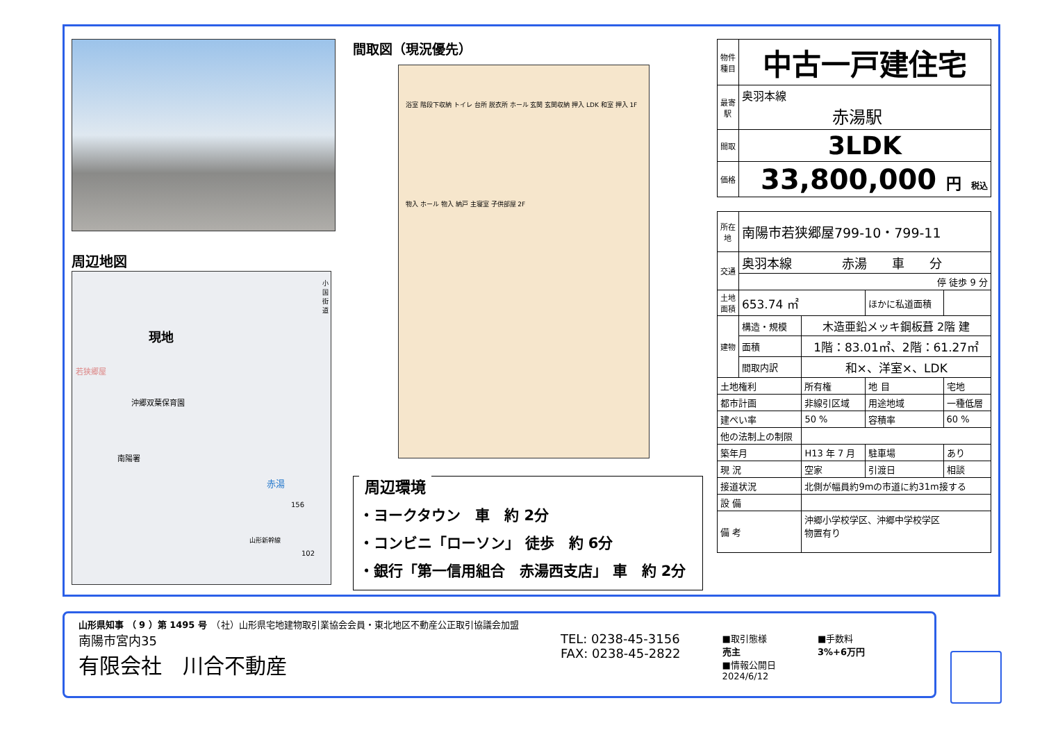周辺地図
現地
若狭郷屋
沖郷双葉保育園
南陽署
赤湯
156
102
小国街道
山形新幹線
間取図（現況優先）
浴室 階段下収納 トイレ 台所 脱衣所 ホール 玄関 玄関収納 押入 LDK 和室 押入 1F
物入 ホール 物入 納戸 主寝室 子供部屋 2F
周辺環境
・ヨークタウン　車　約 2分
・コンビニ「ローソン」 徒歩　約 6分
・銀行「第一信用組合　赤湯西支店」 車　約 2分
| 物件種目 | 中古一戸建住宅 |
| 最寄駅 | 奥羽本線 赤湯駅 |
| 間取 | 3LDK |
| 価格 | 33,800,000 円 税込 |
| 所在地 | 南陽市若狭郷屋799-10・799-11 | | | |
| 交通 | 奥羽本線 赤湯 車 分 | | | |
| | 停 徒歩 9 分 | | | |
| 土地面積 | 653.74 ㎡ | | ほかに私道面積 | |
| 建物 | 構造・規模 | 木造亜鉛メッキ鋼板葺 2階 建 | | |
| | 面積 | 1階：83.01㎡、2階：61.27㎡ | | |
| | 間取内訳 | 和×、洋室×、LDK | | |
| 土地権利 | | 所有権 | 地 目 | 宅地 |
| 都市計画 | | 非線引区域 | 用途地域 | 一種低層 |
| 建ぺい率 | | 50 % | 容積率 | 60 % |
| 他の法制上の制限 | | | | |
| 築年月 | | H13 年 7 月 | 駐車場 | あり |
| 現 況 | | 空家 | 引渡日 | 相談 |
| 接道状況 | | 北側が幅員約9mの市道に約31m接する | | |
| 設 備 | | | | |
| 備 考 | | 沖郷小学校学区、沖郷中学校学区 物置有り | | |
山形県知事 （ 9 ）第 1495 号　（社）山形県宅地建物取引業協会会員・東北地区不動産公正取引協議会加盟
南陽市宮内35
有限会社　川合不動産
TEL: 0238-45-3156
FAX: 0238-45-2822
■取引態様
売主
■情報公開日
2024/6/12
■手数料
3%+6万円